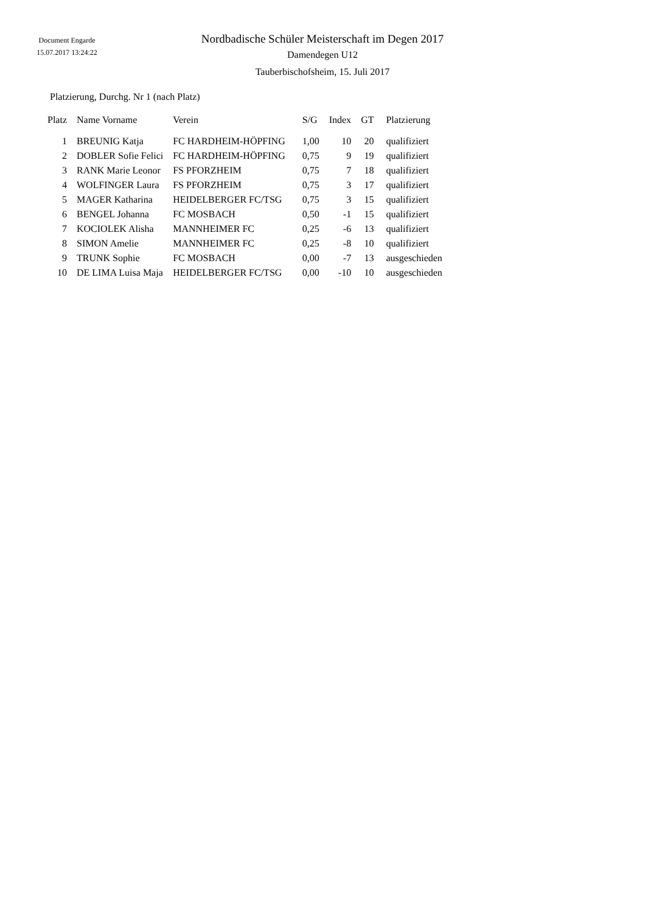Document Engarde
15.07.2017 13:24:22
Nordbadische Schüler Meisterschaft im Degen 2017
Damendegen U12
Tauberbischofsheim, 15. Juli 2017
Platzierung, Durchg. Nr 1 (nach Platz)
| Platz | Name Vorname | Verein | S/G | Index | GT | Platzierung |
| --- | --- | --- | --- | --- | --- | --- |
| 1 | BREUNIG Katja | FC HARDHEIM-HÖPFING | 1,00 | 10 | 20 | qualifiziert |
| 2 | DOBLER Sofie Felici | FC HARDHEIM-HÖPFING | 0,75 | 9 | 19 | qualifiziert |
| 3 | RANK Marie Leonor | FS PFORZHEIM | 0,75 | 7 | 18 | qualifiziert |
| 4 | WOLFINGER Laura | FS PFORZHEIM | 0,75 | 3 | 17 | qualifiziert |
| 5 | MAGER Katharina | HEIDELBERGER FC/TSG | 0,75 | 3 | 15 | qualifiziert |
| 6 | BENGEL Johanna | FC MOSBACH | 0,50 | -1 | 15 | qualifiziert |
| 7 | KOCIOLEK Alisha | MANNHEIMER FC | 0,25 | -6 | 13 | qualifiziert |
| 8 | SIMON Amelie | MANNHEIMER FC | 0,25 | -8 | 10 | qualifiziert |
| 9 | TRUNK Sophie | FC MOSBACH | 0,00 | -7 | 13 | ausgeschieden |
| 10 | DE LIMA Luisa Maja | HEIDELBERGER FC/TSG | 0,00 | -10 | 10 | ausgeschieden |